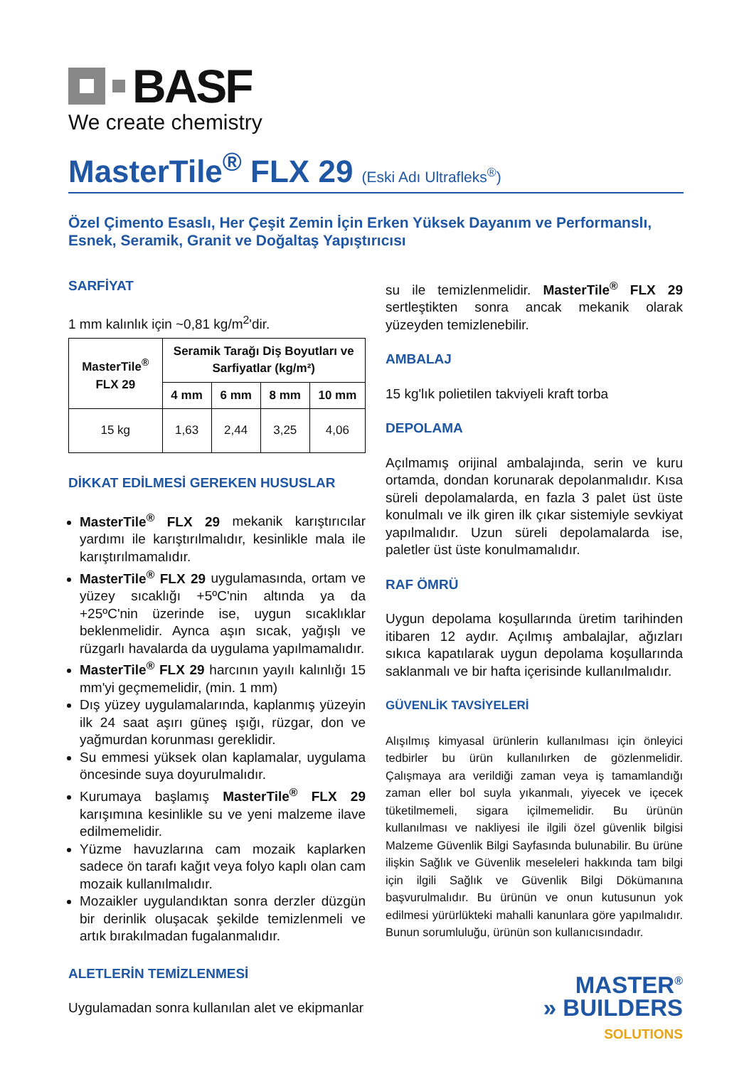BASF
We create chemistry
MasterTile<sup>®</sup> FLX 29 (Eski Adı Ultrafleks<sup>®</sup>)
Özel Çimento Esaslı, Her Çeşit Zemin İçin Erken Yüksek Dayanım ve Performanslı, Esnek, Seramik, Granit ve Doğaltaş Yapıştırıcısı
SARFİYAT
1 mm kalınlık için ~0,81 kg/m<sup>2</sup>'dir.
| MasterTile<sup>®</sup> FLX 29 | Seramik Tarağı Diş Boyutları ve Sarfiyatlar (kg/m²) | | | |
| --- | --- | --- | --- | --- |
| | 4 mm | 6 mm | 8 mm | 10 mm |
| 15 kg | 1,63 | 2,44 | 3,25 | 4,06 |
DİKKAT EDİLMESİ GEREKEN HUSUSLAR
MasterTile<sup>®</sup> FLX 29 mekanik karıştırıcılar yardımı ile karıştırılmalıdır, kesinlikle mala ile karıştırılmamalıdır.
MasterTile<sup>®</sup> FLX 29 uygulamasında, ortam ve yüzey sıcaklığı +5ºC'nin altında ya da +25ºC'nin üzerinde ise, uygun sıcaklıklar beklenmelidir. Aynca aşın sıcak, yağışlı ve rüzgarlı havalarda da uygulama yapılmamalıdır.
MasterTile<sup>®</sup> FLX 29 harcının yayılı kalınlığı 15 mm'yi geçmemelidir, (min. 1 mm)
Dış yüzey uygulamalarında, kaplanmış yüzeyin ilk 24 saat aşırı güneş ışığı, rüzgar, don ve yağmurdan korunması gereklidir.
Su emmesi yüksek olan kaplamalar, uygulama öncesinde suya doyurulmalıdır.
Kurumaya başlamış MasterTile<sup>®</sup> FLX 29 karışımına kesinlikle su ve yeni malzeme ilave edilmemelidir.
Yüzme havuzlarına cam mozaik kaplarken sadece ön tarafı kağıt veya folyo kaplı olan cam mozaik kullanılmalıdır.
Mozaikler uygulandıktan sonra derzler düzgün bir derinlik oluşacak şekilde temizlenmeli ve artık bırakılmadan fugalanmalıdır.
ALETLERİN TEMİZLENMESİ
Uygulamadan sonra kullanılan alet ve ekipmanlar
su ile temizlenmelidir. MasterTile<sup>®</sup> FLX 29 sertleştikten sonra ancak mekanik olarak yüzeyden temizlenebilir.
AMBALAJ
15 kg'lık polietilen takviyeli kraft torba
DEPOLAMA
Açılmamış orijinal ambalajında, serin ve kuru ortamda, dondan korunarak depolanmalıdır. Kısa süreli depolamalarda, en fazla 3 palet üst üste konulmalı ve ilk giren ilk çıkar sistemiyle sevkiyat yapılmalıdır. Uzun süreli depolamalarda ise, paletler üst üste konulmamalıdır.
RAF ÖMRÜ
Uygun depolama koşullarında üretim tarihinden itibaren 12 aydır. Açılmış ambalajlar, ağızları sıkıca kapatılarak uygun depolama koşullarında saklanmalı ve bir hafta içerisinde kullanılmalıdır.
GÜVENLİK TAVSİYELERİ
Alışılmış kimyasal ürünlerin kullanılması için önleyici tedbirler bu ürün kullanılırken de gözlenmelidir. Çalışmaya ara verildiği zaman veya iş tamamlandığı zaman eller bol suyla yıkanmalı, yiyecek ve içecek tüketilmemeli, sigara içilmemelidir. Bu ürünün kullanılması ve nakliyesi ile ilgili özel güvenlik bilgisi Malzeme Güvenlik Bilgi Sayfasında bulunabilir. Bu ürüne ilişkin Sağlık ve Güvenlik meseleleri hakkında tam bilgi için ilgili Sağlık ve Güvenlik Bilgi Dökümanına başvurulmalıdır. Bu ürünün ve onun kutusunun yok edilmesi yürürlükteki mahalli kanunlara göre yapılmalıdır. Bunun sorumluluğu, ürünün son kullanıcısındadır.
MASTER<sup>®</sup>
» BUILDERS
SOLUTIONS